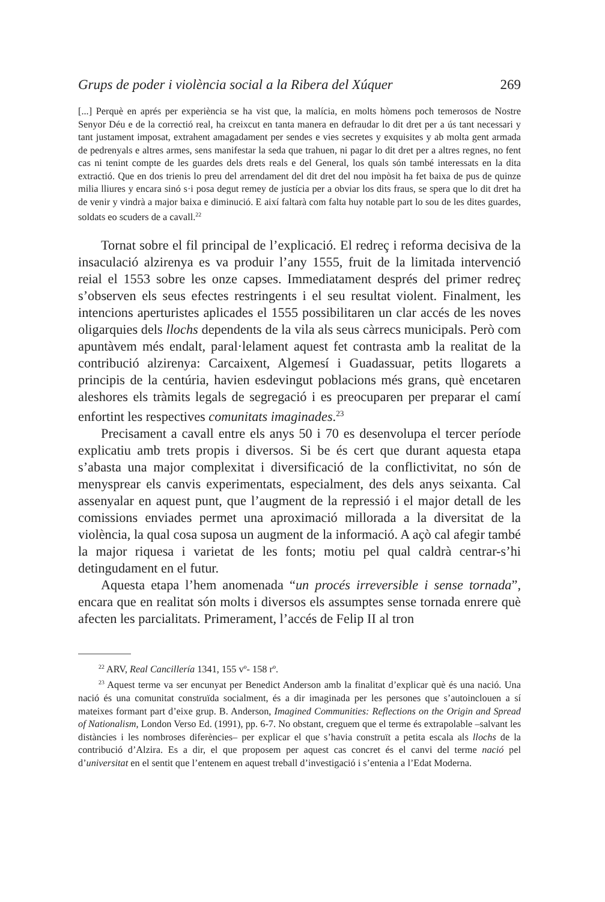Grups de poder i violència social a la Ribera del Xúquer 269
[...] Perquè en aprés per experiència se ha vist que, la malícia, en molts hòmens poch temerosos de Nostre Senyor Déu e de la correctió real, ha creixcut en tanta manera en defraudar lo dit dret per a ús tant necessari y tant justament imposat, extrahent amagadament per sendes e vies secretes y exquisites y ab molta gent armada de pedrenyals e altres armes, sens manifestar la seda que trahuen, ni pagar lo dit dret per a altres regnes, no fent cas ni tenint compte de les guardes dels drets reals e del General, los quals són també interessats en la dita extractió. Que en dos trienis lo preu del arrendament del dit dret del nou impòsit ha fet baixa de pus de quinze milia lliures y encara sinó s·i posa degut remey de justícia per a obviar los dits fraus, se spera que lo dit dret ha de venir y vindrà a major baixa e diminució. E així faltarà com falta huy notable part lo sou de les dites guardes, soldats eo scuders de a cavall.<sup>22</sup>
Tornat sobre el fil principal de l’explicació. El redreç i reforma decisiva de la insaculació alzirenya es va produir l’any 1555, fruit de la limitada intervenció reial el 1553 sobre les onze capses. Immediatament després del primer redreç s’observen els seus efectes restringents i el seu resultat violent. Finalment, les intencions aperturistes aplicades el 1555 possibilitaren un clar accés de les noves oligarquies dels llochs dependents de la vila als seus càrrecs municipals. Però com apuntàvem més endalt, paral·lelament aquest fet contrasta amb la realitat de la contribució alzirenya: Carcaixent, Algemesí i Guadassuar, petits llogarets a principis de la centúria, havien esdevingut poblacions més grans, què encetaren aleshores els tràmits legals de segregació i es preocuparen per preparar el camí enfortint les respectives comunitats imaginades.<sup>23</sup>
Precisament a cavall entre els anys 50 i 70 es desenvolupa el tercer període explicatiu amb trets propis i diversos. Si be és cert que durant aquesta etapa s’abasta una major complexitat i diversificació de la conflictivitat, no són de menysprear els canvis experimentats, especialment, des dels anys seixanta. Cal assenyalar en aquest punt, que l’augment de la repressió i el major detall de les comissions enviades permet una aproximació millorada a la diversitat de la violència, la qual cosa suposa un augment de la informació. A açò cal afegir també la major riquesa i varietat de les fonts; motiu pel qual caldrà centrar-s’hi detingudament en el futur.
Aquesta etapa l’hem anomenada “un procés irreversible i sense tornada”, encara que en realitat són molts i diversos els assumptes sense tornada enrere què afecten les parcialitats. Primerament, l’accés de Felip II al tron
<sup>22</sup> ARV, Real Cancillería 1341, 155 vº- 158 rº.
<sup>23</sup> Aquest terme va ser encunyat per Benedict Anderson amb la finalitat d’explicar què és una nació. Una nació és una comunitat construïda socialment, és a dir imaginada per les persones que s’autoinclouen a sí mateixes formant part d’eixe grup. B. Anderson, Imagined Communities: Reflections on the Origin and Spread of Nationalism, London Verso Ed. (1991), pp. 6-7. No obstant, creguem que el terme és extrapolable –salvant les distàncies i les nombroses diferències– per explicar el que s’havia construït a petita escala als llochs de la contribució d’Alzira. Es a dir, el que proposem per aquest cas concret és el canvi del terme nació pel d’universitat en el sentit que l’entenem en aquest treball d’investigació i s’entenia a l’Edat Moderna.